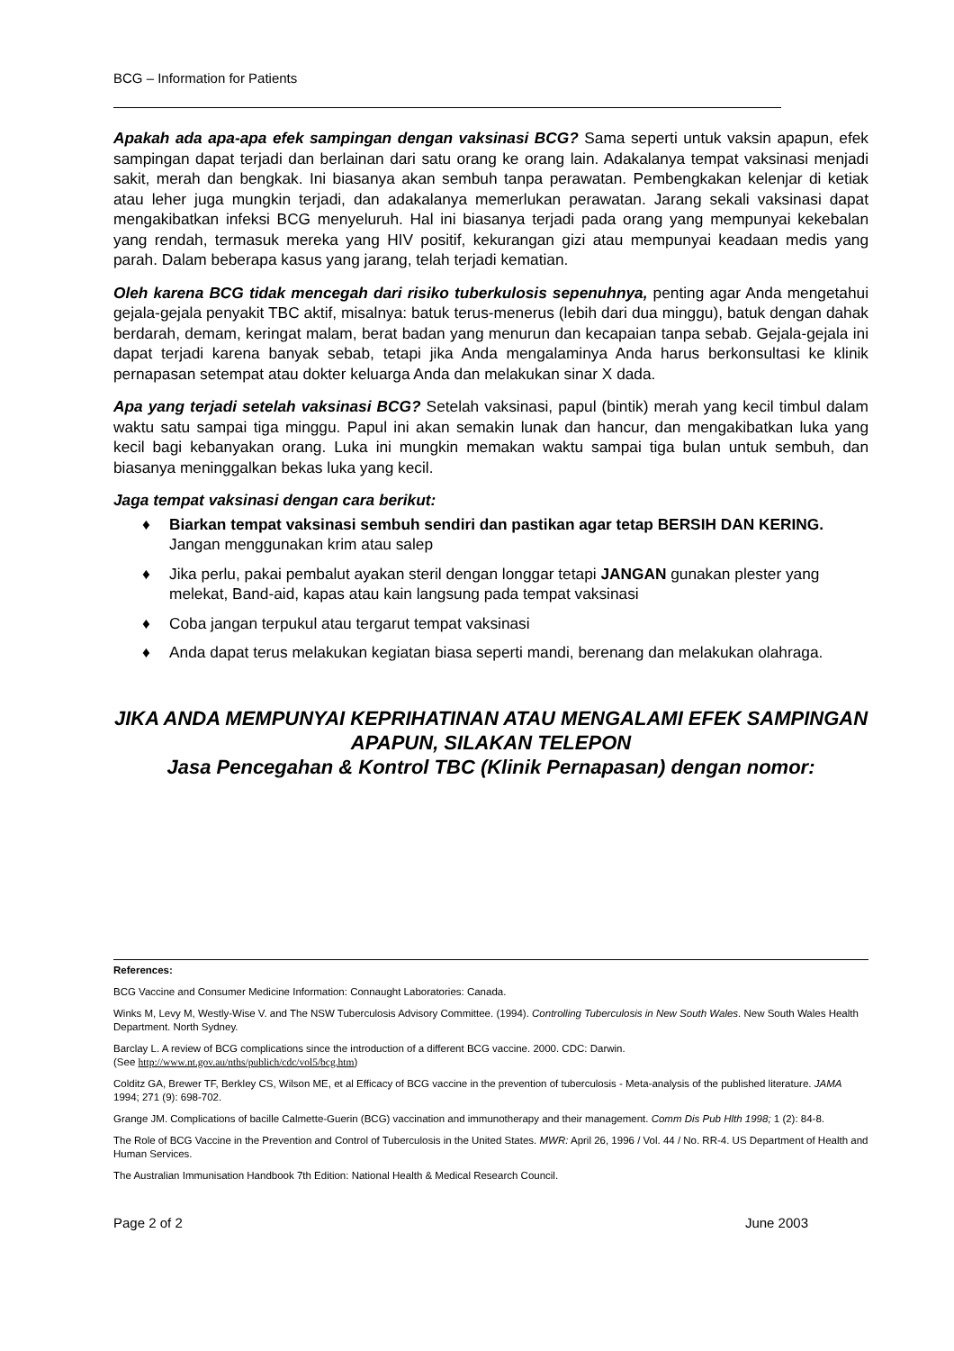BCG – Information for Patients
Apakah ada apa-apa efek sampingan dengan vaksinasi BCG? Sama seperti untuk vaksin apapun, efek sampingan dapat terjadi dan berlainan dari satu orang ke orang lain. Adakalanya tempat vaksinasi menjadi sakit, merah dan bengkak. Ini biasanya akan sembuh tanpa perawatan. Pembengkakan kelenjar di ketiak atau leher juga mungkin terjadi, dan adakalanya memerlukan perawatan. Jarang sekali vaksinasi dapat mengakibatkan infeksi BCG menyeluruh. Hal ini biasanya terjadi pada orang yang mempunyai kekebalan yang rendah, termasuk mereka yang HIV positif, kekurangan gizi atau mempunyai keadaan medis yang parah. Dalam beberapa kasus yang jarang, telah terjadi kematian.
Oleh karena BCG tidak mencegah dari risiko tuberkulosis sepenuhnya, penting agar Anda mengetahui gejala-gejala penyakit TBC aktif, misalnya: batuk terus-menerus (lebih dari dua minggu), batuk dengan dahak berdarah, demam, keringat malam, berat badan yang menurun dan kecapaian tanpa sebab. Gejala-gejala ini dapat terjadi karena banyak sebab, tetapi jika Anda mengalaminya Anda harus berkonsultasi ke klinik pernapasan setempat atau dokter keluarga Anda dan melakukan sinar X dada.
Apa yang terjadi setelah vaksinasi BCG? Setelah vaksinasi, papul (bintik) merah yang kecil timbul dalam waktu satu sampai tiga minggu. Papul ini akan semakin lunak dan hancur, dan mengakibatkan luka yang kecil bagi kebanyakan orang. Luka ini mungkin memakan waktu sampai tiga bulan untuk sembuh, dan biasanya meninggalkan bekas luka yang kecil.
Jaga tempat vaksinasi dengan cara berikut:
♦ Biarkan tempat vaksinasi sembuh sendiri dan pastikan agar tetap BERSIH DAN KERING. Jangan menggunakan krim atau salep
♦ Jika perlu, pakai pembalut ayakan steril dengan longgar tetapi JANGAN gunakan plester yang melekat, Band-aid, kapas atau kain langsung pada tempat vaksinasi
♦ Coba jangan terpukul atau tergarut tempat vaksinasi
♦ Anda dapat terus melakukan kegiatan biasa seperti mandi, berenang dan melakukan olahraga.
JIKA ANDA MEMPUNYAI KEPRIHATINAN ATAU MENGALAMI EFEK SAMPINGAN APAPUN, SILAKAN TELEPON
Jasa Pencegahan & Kontrol TBC (Klinik Pernapasan) dengan nomor:
References:
BCG Vaccine and Consumer Medicine Information: Connaught Laboratories: Canada.
Winks M, Levy M, Westly-Wise V. and The NSW Tuberculosis Advisory Committee. (1994). Controlling Tuberculosis in New South Wales. New South Wales Health Department. North Sydney.
Barclay L. A review of BCG complications since the introduction of a different BCG vaccine. 2000. CDC: Darwin.
(See http://www.nt.gov.au/nths/publich/cdc/vol5/bcg.htm)
Colditz GA, Brewer TF, Berkley CS, Wilson ME, et al Efficacy of BCG vaccine in the prevention of tuberculosis - Meta-analysis of the published literature. JAMA 1994; 271 (9): 698-702.
Grange JM. Complications of bacille Calmette-Guerin (BCG) vaccination and immunotherapy and their management. Comm Dis Pub Hlth 1998; 1 (2): 84-8.
The Role of BCG Vaccine in the Prevention and Control of Tuberculosis in the United States. MWR: April 26, 1996 / Vol. 44 / No. RR-4. US Department of Health and Human Services.
The Australian Immunisation Handbook 7th Edition: National Health & Medical Research Council.
Page 2 of 2 June 2003